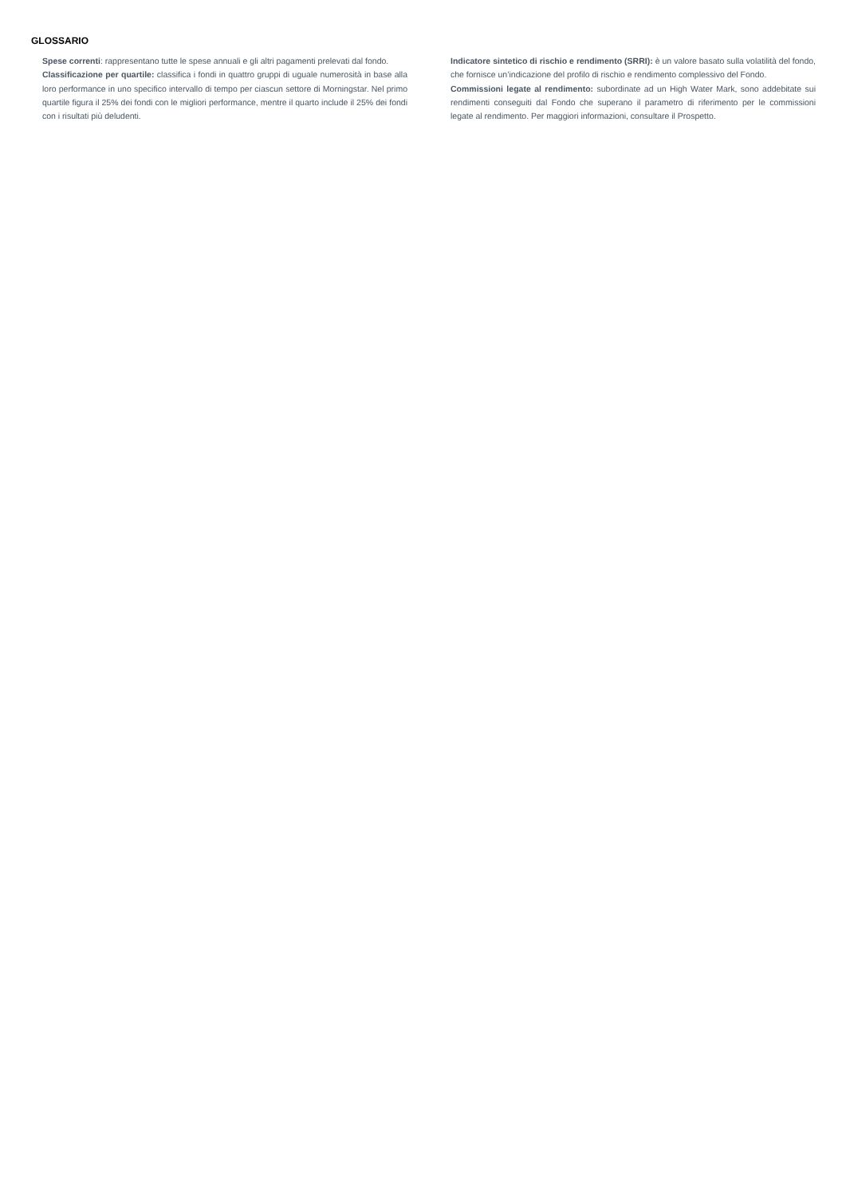GLOSSARIO
Spese correnti: rappresentano tutte le spese annuali e gli altri pagamenti prelevati dal fondo.
Classificazione per quartile: classifica i fondi in quattro gruppi di uguale numerosità in base alla loro performance in uno specifico intervallo di tempo per ciascun settore di Morningstar. Nel primo quartile figura il 25% dei fondi con le migliori performance, mentre il quarto include il 25% dei fondi con i risultati più deludenti.
Indicatore sintetico di rischio e rendimento (SRRI): è un valore basato sulla volatilità del fondo, che fornisce un’indicazione del profilo di rischio e rendimento complessivo del Fondo.
Commissioni legate al rendimento: subordinate ad un High Water Mark, sono addebitate sui rendimenti conseguiti dal Fondo che superano il parametro di riferimento per le commissioni legate al rendimento. Per maggiori informazioni, consultare il Prospetto.